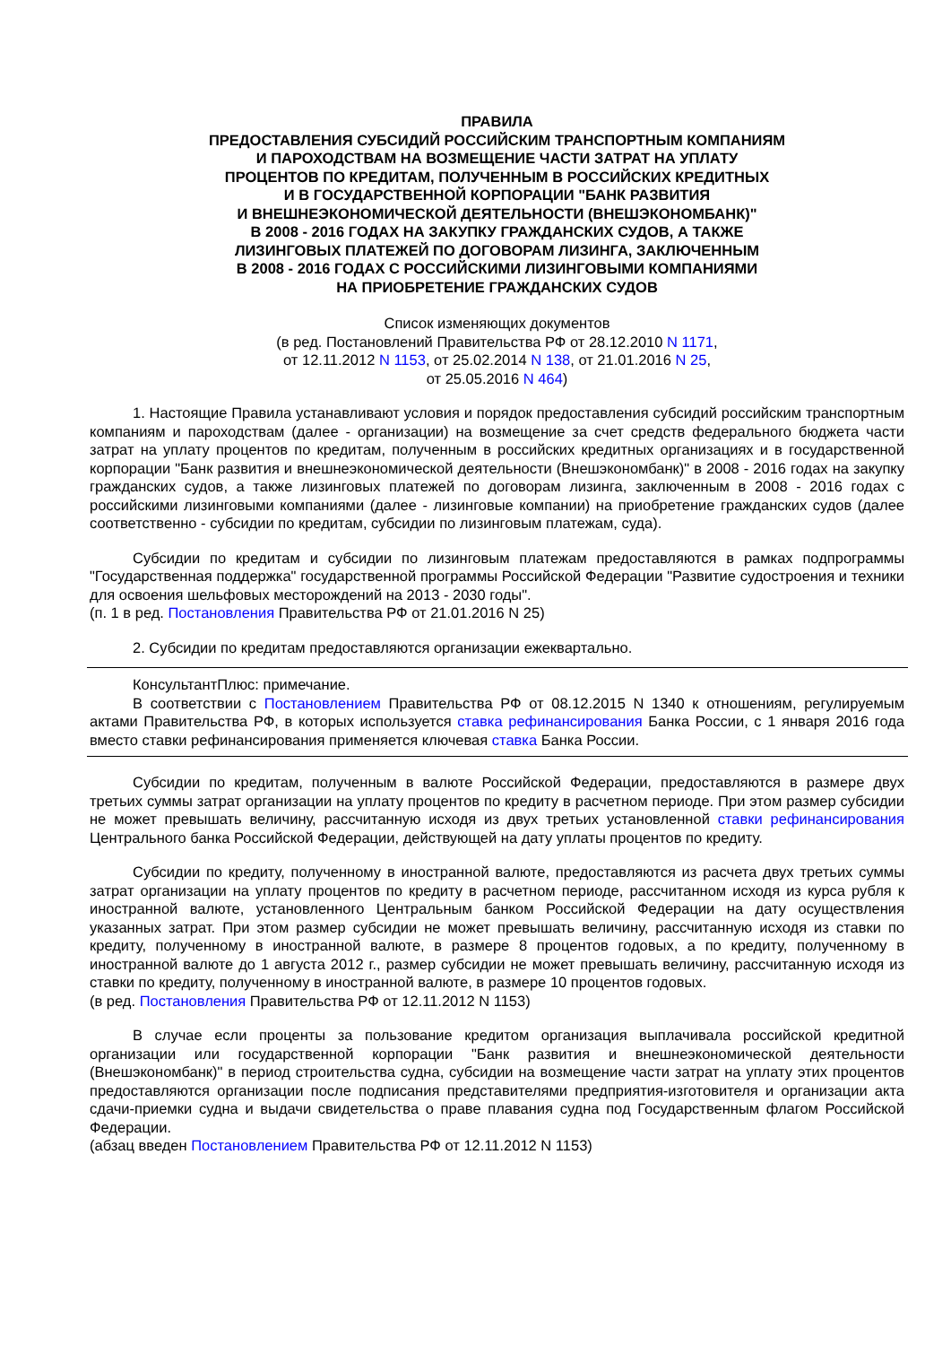ПРАВИЛА
ПРЕДОСТАВЛЕНИЯ СУБСИДИЙ РОССИЙСКИМ ТРАНСПОРТНЫМ КОМПАНИЯМ
И ПАРОХОДСТВАМ НА ВОЗМЕЩЕНИЕ ЧАСТИ ЗАТРАТ НА УПЛАТУ
ПРОЦЕНТОВ ПО КРЕДИТАМ, ПОЛУЧЕННЫМ В РОССИЙСКИХ КРЕДИТНЫХ
И В ГОСУДАРСТВЕННОЙ КОРПОРАЦИИ "БАНК РАЗВИТИЯ
И ВНЕШНЕЭКОНОМИЧЕСКОЙ ДЕЯТЕЛЬНОСТИ (ВНЕШЭКОНОМБАНК)"
В 2008 - 2016 ГОДАХ НА ЗАКУПКУ ГРАЖДАНСКИХ СУДОВ, А ТАКЖЕ
ЛИЗИНГОВЫХ ПЛАТЕЖЕЙ ПО ДОГОВОРАМ ЛИЗИНГА, ЗАКЛЮЧЕННЫМ
В 2008 - 2016 ГОДАХ С РОССИЙСКИМИ ЛИЗИНГОВЫМИ КОМПАНИЯМИ
НА ПРИОБРЕТЕНИЕ ГРАЖДАНСКИХ СУДОВ
Список изменяющих документов
(в ред. Постановлений Правительства РФ от 28.12.2010 N 1171,
от 12.11.2012 N 1153, от 25.02.2014 N 138, от 21.01.2016 N 25,
от 25.05.2016 N 464)
1. Настоящие Правила устанавливают условия и порядок предоставления субсидий российским транспортным компаниям и пароходствам (далее - организации) на возмещение за счет средств федерального бюджета части затрат на уплату процентов по кредитам, полученным в российских кредитных организациях и в государственной корпорации "Банк развития и внешнеэкономической деятельности (Внешэкономбанк)" в 2008 - 2016 годах на закупку гражданских судов, а также лизинговых платежей по договорам лизинга, заключенным в 2008 - 2016 годах с российскими лизинговыми компаниями (далее - лизинговые компании) на приобретение гражданских судов (далее соответственно - субсидии по кредитам, субсидии по лизинговым платежам, суда).
Субсидии по кредитам и субсидии по лизинговым платежам предоставляются в рамках подпрограммы "Государственная поддержка" государственной программы Российской Федерации "Развитие судостроения и техники для освоения шельфовых месторождений на 2013 - 2030 годы".
(п. 1 в ред. Постановления Правительства РФ от 21.01.2016 N 25)
2. Субсидии по кредитам предоставляются организации ежеквартально.
КонсультантПлюс: примечание.
В соответствии с Постановлением Правительства РФ от 08.12.2015 N 1340 к отношениям, регулируемым актами Правительства РФ, в которых используется ставка рефинансирования Банка России, с 1 января 2016 года вместо ставки рефинансирования применяется ключевая ставка Банка России.
Субсидии по кредитам, полученным в валюте Российской Федерации, предоставляются в размере двух третьих суммы затрат организации на уплату процентов по кредиту в расчетном периоде. При этом размер субсидии не может превышать величину, рассчитанную исходя из двух третьих установленной ставки рефинансирования Центрального банка Российской Федерации, действующей на дату уплаты процентов по кредиту.
Субсидии по кредиту, полученному в иностранной валюте, предоставляются из расчета двух третьих суммы затрат организации на уплату процентов по кредиту в расчетном периоде, рассчитанном исходя из курса рубля к иностранной валюте, установленного Центральным банком Российской Федерации на дату осуществления указанных затрат. При этом размер субсидии не может превышать величину, рассчитанную исходя из ставки по кредиту, полученному в иностранной валюте, в размере 8 процентов годовых, а по кредиту, полученному в иностранной валюте до 1 августа 2012 г., размер субсидии не может превышать величину, рассчитанную исходя из ставки по кредиту, полученному в иностранной валюте, в размере 10 процентов годовых.
(в ред. Постановления Правительства РФ от 12.11.2012 N 1153)
В случае если проценты за пользование кредитом организация выплачивала российской кредитной организации или государственной корпорации "Банк развития и внешнеэкономической деятельности (Внешэкономбанк)" в период строительства судна, субсидии на возмещение части затрат на уплату этих процентов предоставляются организации после подписания представителями предприятия-изготовителя и организации акта сдачи-приемки судна и выдачи свидетельства о праве плавания судна под Государственным флагом Российской Федерации.
(абзац введен Постановлением Правительства РФ от 12.11.2012 N 1153)